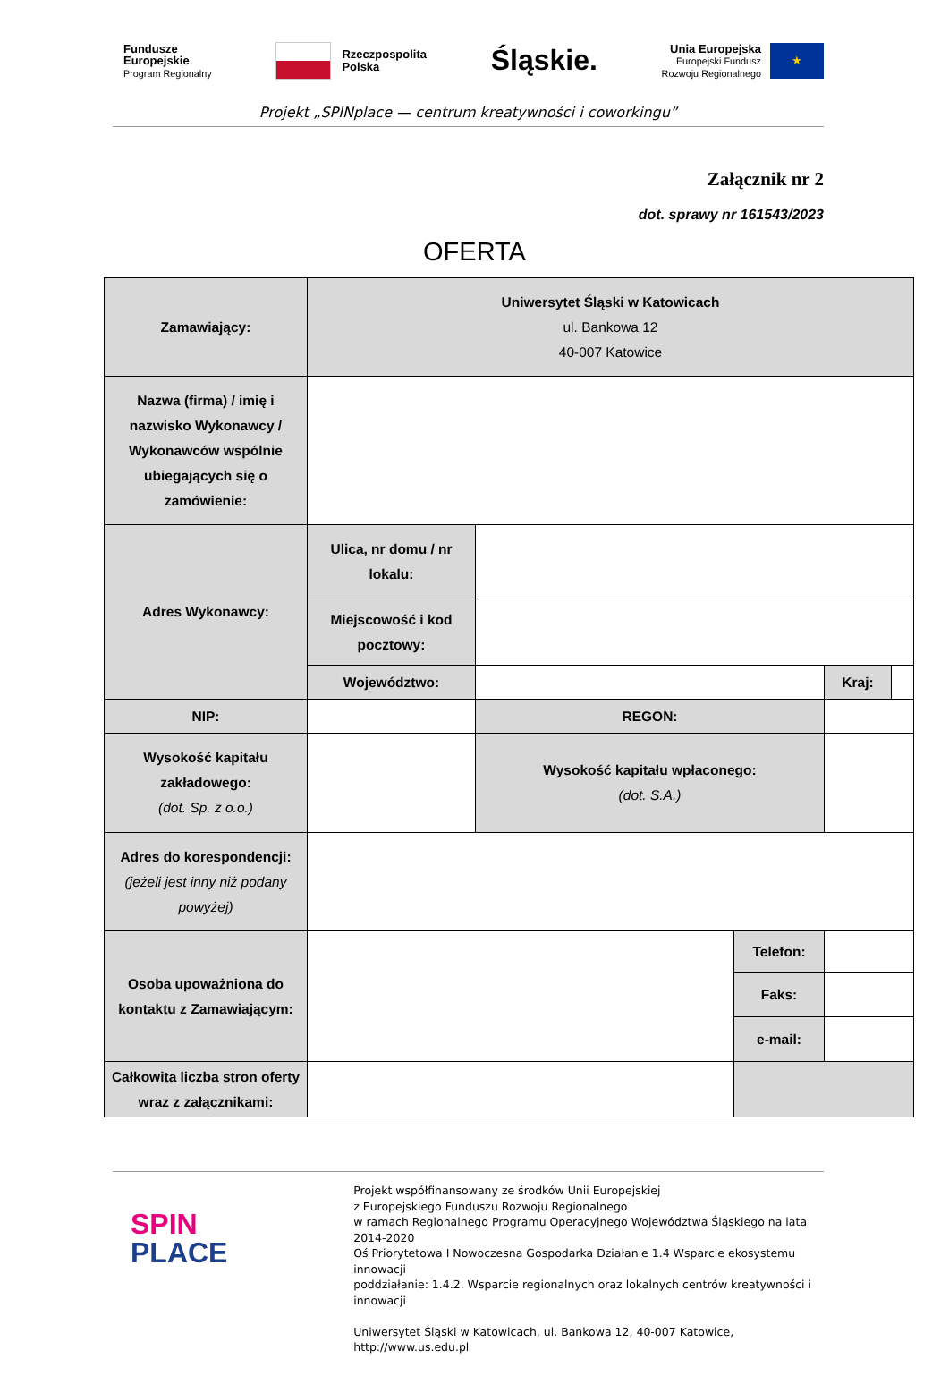Fundusze
Europejskie
Program Regionalny
Rzeczpospolita
Polska
Śląskie.
Unia Europejska
Europejski Fundusz
Rozwoju Regionalnego
★
Projekt „SPINplace — centrum kreatywności i coworkingu”
Załącznik nr 2
dot. sprawy nr 161543/2023
OFERTA
| Zamawiający: | Uniwersytet Śląski w Katowicach ul. Bankowa 12 40-007 Katowice | | | | |
| Nazwa (firma) / imię i nazwisko Wykonawcy / Wykonawców wspólnie ubiegających się o zamówienie: | | | | | |
| Adres Wykonawcy: | Ulica, nr domu / nr lokalu: | | | | |
| | Miejscowość i kod pocztowy: | | | | |
| | Województwo: | | | Kraj: | |
| NIP: | | REGON: | | | |
| Wysokość kapitału zakładowego: (dot. Sp. z o.o.) | | Wysokość kapitału wpłaconego: (dot. S.A.) | | | |
| Adres do korespondencji: (jeżeli jest inny niż podany powyżej) | | | | | |
| Osoba upoważniona do kontaktu z Zamawiającym: | | | Telefon: | | |
| | | | Faks: | | |
| | | | e-mail: | | |
| Całkowita liczba stron oferty wraz z załącznikami: | | | | | |
SPIN
PLACE
Projekt współfinansowany ze środków Unii Europejskiej
z Europejskiego Funduszu Rozwoju Regionalnego
w ramach Regionalnego Programu Operacyjnego Województwa Śląskiego na lata 2014-2020
Oś Priorytetowa I Nowoczesna Gospodarka Działanie 1.4 Wsparcie ekosystemu innowacji
poddziałanie: 1.4.2. Wsparcie regionalnych oraz lokalnych centrów kreatywności i innowacji
Uniwersytet Śląski w Katowicach, ul. Bankowa 12, 40-007 Katowice, http://www.us.edu.pl